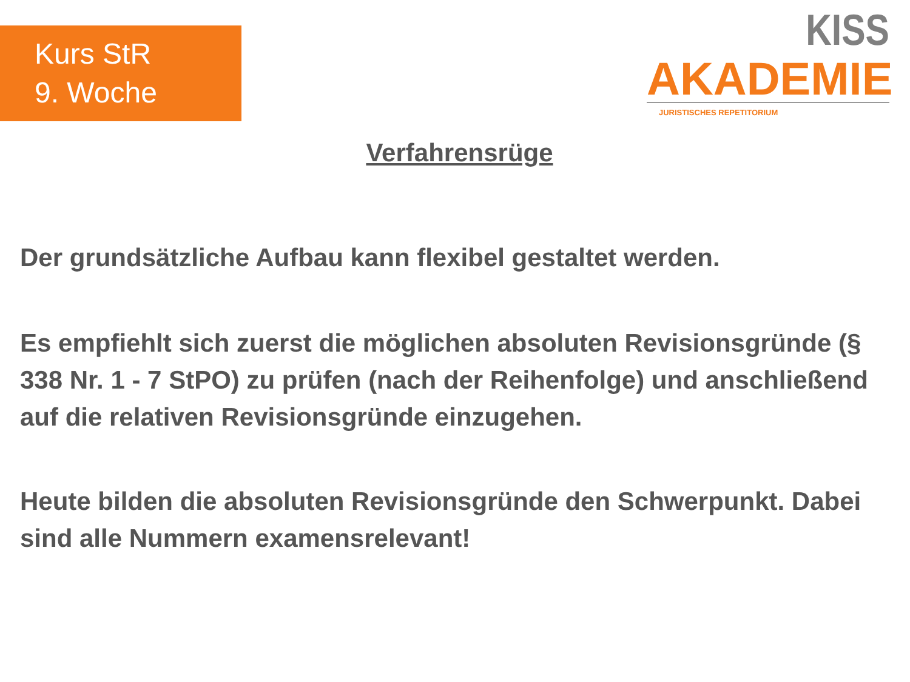Kurs StR
9. Woche
KISS
AKADEMIE
JURISTISCHES REPETITORIUM
Verfahrensrüge
Der grundsätzliche Aufbau kann flexibel gestaltet werden.
Es empfiehlt sich zuerst die möglichen absoluten Revisionsgründe (§ 338 Nr. 1 - 7 StPO) zu prüfen (nach der Reihenfolge) und anschließend auf die relativen Revisionsgründe einzugehen.
Heute bilden die absoluten Revisionsgründe den Schwerpunkt. Dabei sind alle Nummern examensrelevant!